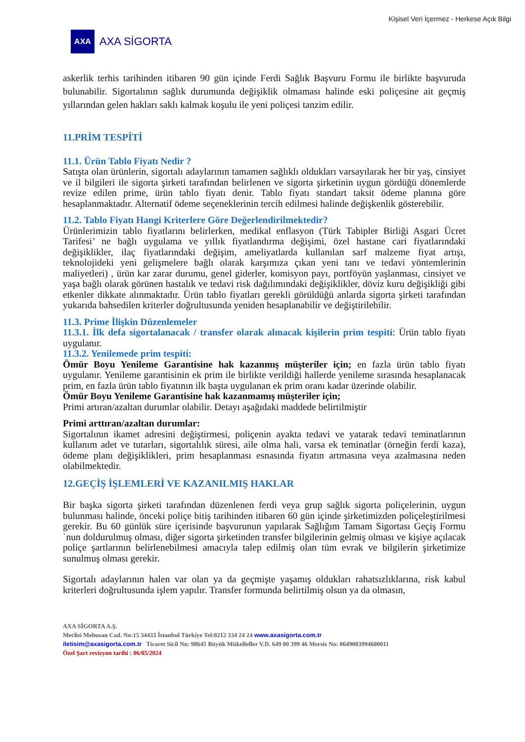Kişisel Veri İçermez - Herkese Açık Bilgi
AXA
AXA SİGORTA
askerlik terhis tarihinden itibaren 90 gün içinde Ferdi Sağlık Başvuru Formu ile birlikte başvuruda bulunabilir. Sigortalının sağlık durumunda değişiklik olmaması halinde eski poliçesine ait geçmiş yıllarından gelen hakları saklı kalmak koşulu ile yeni poliçesi tanzim edilir.
11.PRİM TESPİTİ
11.1. Ürün Tablo Fiyatı Nedir ?
Satışta olan ürünlerin, sigortalı adaylarının tamamen sağlıklı oldukları varsayılarak her bir yaş, cinsiyet ve il bilgileri ile sigorta şirketi tarafından belirlenen ve sigorta şirketinin uygun gördüğü dönemlerde revize edilen prime, ürün tablo fiyatı denir. Tablo fiyatı standart taksit ödeme planına göre hesaplanmaktadır. Alternatif ödeme seçeneklerinin tercih edilmesi halinde değişkenlik gösterebilir.
11.2. Tablo Fiyatı Hangi Kriterlere Göre Değerlendirilmektedir?
Ürünlerimizin tablo fiyatlarını belirlerken, medikal enflasyon (Türk Tabipler Birliği Asgari Ücret Tarifesi’ ne bağlı uygulama ve yıllık fiyatlandırma değişimi, özel hastane cari fiyatlarındaki değişiklikler, ilaç fiyatlarındaki değişim, ameliyatlarda kullanılan sarf malzeme fiyat artışı, teknolojideki yeni gelişmelere bağlı olarak karşımıza çıkan yeni tanı ve tedavi yöntemlerinin maliyetleri) , ürün kar zarar durumu, genel giderler, komisyon payı, portföyün yaşlanması, cinsiyet ve yaşa bağlı olarak görünen hastalık ve tedavi risk dağılımındaki değişiklikler, döviz kuru değişikliği gibi etkenler dikkate alınmaktadır. Ürün tablo fiyatları gerekli görüldüğü anlarda sigorta şirketi tarafından yukarıda bahsedilen kriterler doğrultusunda yeniden hesaplanabilir ve değiştirilebilir.
11.3. Prime İlişkin Düzenlemeler
11.3.1. İlk defa sigortalanacak / transfer olarak alınacak kişilerin prim tespiti: Ürün tablo fiyatı uygulanır.
11.3.2. Yenilemede prim tespiti:
Ömür Boyu Yenileme Garantisine hak kazanmış müşteriler için; en fazla ürün tablo fiyatı uygulanır. Yenileme garantisinin ek prim ile birlikte verildiği hallerde yenileme sırasında hesaplanacak prim, en fazla ürün tablo fiyatının ilk başta uygulanan ek prim oranı kadar üzerinde olabilir.
Ömür Boyu Yenileme Garantisine hak kazanmamış müşteriler için;
Primi artıran/azaltan durumlar olabilir. Detayı aşağıdaki maddede belirtilmiştir
Primi arttıran/azaltan durumlar:
Sigortalının ikamet adresini değiştirmesi, poliçenin ayakta tedavi ve yatarak tedavi teminatlarının kullanım adet ve tutarları, sigortalılık süresi, aile olma hali, varsa ek teminatlar (örneğin ferdi kaza), ödeme planı değişiklikleri, prim hesaplanması esnasında fiyatın artmasına veya azalmasına neden olabilmektedir.
12.GEÇİŞ İŞLEMLERİ VE KAZANILMIŞ HAKLAR
Bir başka sigorta şirketi tarafından düzenlenen ferdi veya grup sağlık sigorta poliçelerinin, uygun bulunması halinde, önceki poliçe bitiş tarihinden itibaren 60 gün içinde şirketimizden poliçeleştirilmesi gerekir. Bu 60 günlük süre içerisinde başvurunun yapılarak Sağlığım Tamam Sigortası Geçiş Formu `nun doldurulmuş olması, diğer sigorta şirketinden transfer bilgilerinin gelmiş olması ve kişiye açılacak poliçe şartlarının belirlenebilmesi amacıyla talep edilmiş olan tüm evrak ve bilgilerin şirketimize sunulmuş olması gerekir.
Sigortalı adaylarının halen var olan ya da geçmişte yaşamış oldukları rahatsızlıklarına, risk kabul kriterleri doğrultusunda işlem yapılır. Transfer formunda belirtilmiş olsun ya da olmasın,
AXA SİGORTA A.Ş.
Meclisi Mebusan Cad. No:15 34433 İstanbul Türkiye Tel:0212 334 24 24 www.axasigorta.com.tr
iletisim@axasigorta.com.tr Ticaret Sicil No: 98645 Büyük Mükellefler V.D. 649 00 399 46 Mersis No: 0649003994600011
Özel Şart revizyon tarihi : 06/05/2024